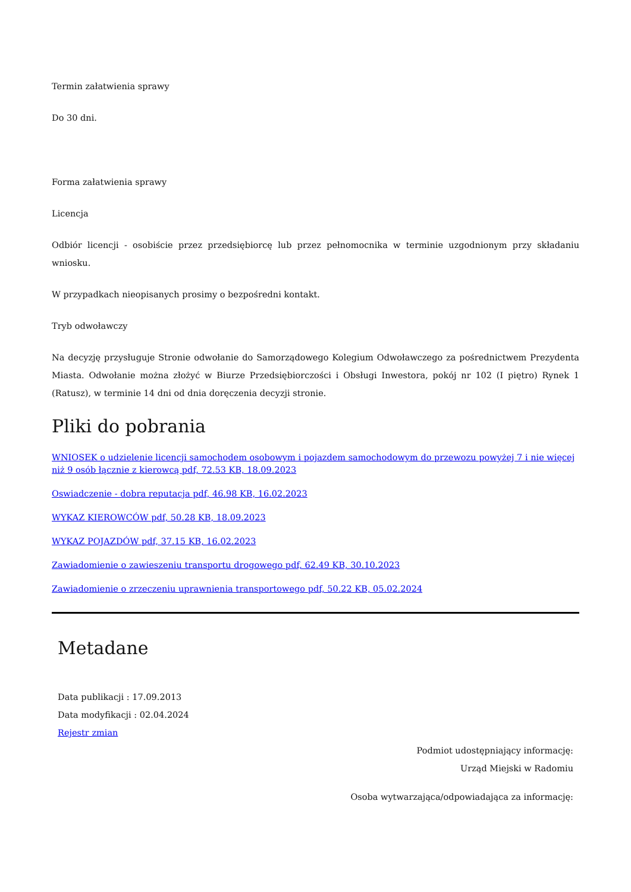Termin załatwienia sprawy
Do 30 dni.
Forma załatwienia sprawy
Licencja
Odbiór licencji - osobiście przez przedsiębiorcę lub przez pełnomocnika w terminie uzgodnionym przy składaniu wniosku.
W przypadkach nieopisanych prosimy o bezpośredni kontakt.
Tryb odwoławczy
Na decyzję przysługuje Stronie odwołanie do Samorządowego Kolegium Odwoławczego za pośrednictwem Prezydenta Miasta. Odwołanie można złożyć w Biurze Przedsiębiorczości i Obsługi Inwestora, pokój nr 102 (I piętro) Rynek 1 (Ratusz), w terminie 14 dni od dnia doręczenia decyzji stronie.
Pliki do pobrania
WNIOSEK o udzielenie licencji samochodem osobowym i pojazdem samochodowym do przewozu powyżej 7 i nie więcej niż 9 osób łącznie z kierowcą pdf, 72.53 KB, 18.09.2023
Oswiadczenie - dobra reputacja pdf, 46.98 KB, 16.02.2023
WYKAZ KIEROWCÓW pdf, 50.28 KB, 18.09.2023
WYKAZ POJAZDÓW pdf, 37.15 KB, 16.02.2023
Zawiadomienie o zawieszeniu transportu drogowego pdf, 62.49 KB, 30.10.2023
Zawiadomienie o zrzeczeniu uprawnienia transportowego pdf, 50.22 KB, 05.02.2024
Metadane
Data publikacji : 17.09.2013
Data modyfikacji : 02.04.2024
Rejestr zmian
Podmiot udostępniający informację:
Urząd Miejski w Radomiu
Osoba wytwarzająca/odpowiadająca za informację: